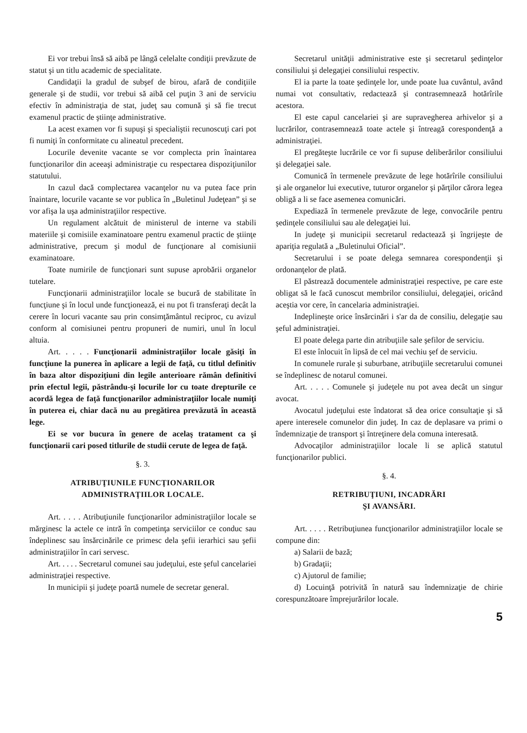Ei vor trebui însă să aibă pe lângă celelalte condiţii prevăzute de statut şi un titlu academic de specialitate.
Candidaţii la gradul de subşef de birou, afară de condiţiile generale şi de studii, vor trebui să aibă cel puţin 3 ani de serviciu efectiv în administraţia de stat, judeţ sau comună şi să fie trecut examenul practic de ştiinţe administrative.
La acest examen vor fi supuşi şi specialiştii recunoscuţi cari pot fi numiţi în conformitate cu alineatul precedent.
Locurile devenite vacante se vor complecta prin înaintarea funcţionarilor din aceeaşi administraţie cu respectarea dispoziţiunilor statutului.
In cazul dacă complectarea vacanţelor nu va putea face prin înaintare, locurile vacante se vor publica în „Buletinul Judeţean” şi se vor afişa la uşa administraţiilor respective.
Un regulament alcătuit de ministerul de interne va stabili materiile şi comisiile examinatoare pentru examenul practic de ştiinţe administrative, precum şi modul de funcţionare al comisiunii examinatoare.
Toate numirile de funcţionari sunt supuse aprobării organelor tutelare.
Funcţionarii administraţiilor locale se bucură de stabilitate în funcţiune şi în locul unde funcţionează, ei nu pot fi transferaţi decât la cerere în locuri vacante sau prin consimţământul reciproc, cu avizul conform al comisiunei pentru propuneri de numiri, unul în locul altuia.
Art. . . . . Funcţionarii administraţiilor locale găsiţi în funcţiune la punerea în aplicare a legii de faţă, cu titlul definitiv în baza altor dispoziţiuni din legile anterioare rămân definitivi prin efectul legii, păstrându-şi locurile lor cu toate drepturile ce acordă legea de faţă funcţionarilor administraţiilor locale numiţi în puterea ei, chiar dacă nu au pregătirea prevăzută în această lege.
Ei se vor bucura în genere de acelaş tratament ca şi funcţionarii cari posed titlurile de studii cerute de legea de faţă.
§. 3.
ATRIBUŢIUNILE FUNCŢIONARILOR
ADMINISTRAŢIILOR LOCALE.
Art. . . . . Atribuţiunile funcţionarilor administraţiilor locale se mărginesc la actele ce intră în competinţa serviciilor ce conduc sau îndeplinesc sau însărcinările ce primesc dela şefii ierarhici sau şefii administraţiilor în cari servesc.
Art. . . . . Secretarul comunei sau judeţului, este şeful cancelariei administraţiei respective.
In municipii şi judeţe poartă numele de secretar general.
Secretarul unităţii administrative este şi secretarul şedinţelor consiliului şi delegaţiei consiliului respectiv.
El ia parte la toate şedinţele lor, unde poate lua cuvântul, având numai vot consultativ, redactează şi contrasemnează hotărîrile acestora.
El este capul cancelariei şi are supravegherea arhivelor şi a lucrărilor, contrasemnează toate actele şi întreagă corespondenţă a administraţiei.
El pregăteşte lucrările ce vor fi supuse deliberărilor consiliului şi delegaţiei sale.
Comunică în termenele prevăzute de lege hotărîrile consiliului şi ale organelor lui executive, tuturor organelor şi părţilor cărora legea obligă a li se face asemenea comunicări.
Expediază în termenele prevăzute de lege, convocările pentru şedinţele consiliului sau ale delegaţiei lui.
In judeţe şi municipii secretarul redactează şi îngrijeşte de apariţia regulată a „Buletinului Oficial”.
Secretarului i se poate delega semnarea corespondenţii şi ordonanţelor de plată.
El păstrează documentele administraţiei respective, pe care este obligat să le facă cunoscut membrilor consiliului, delegaţiei, oricând aceştia vor cere, în cancelaria administraţiei.
Indeplineşte orice însărcinări i s'ar da de consiliu, delegaţie sau şeful administraţiei.
El poate delega parte din atribuţiile sale şefilor de serviciu.
El este înlocuit în lipsă de cel mai vechiu şef de serviciu.
In comunele rurale şi suburbane, atribuţiile secretarului comunei se îndeplinesc de notarul comunei.
Art. . . . . Comunele şi judeţele nu pot avea decât un singur avocat.
Avocatul judeţului este îndatorat să dea orice consultaţie şi să apere interesele comunelor din judeţ. In caz de deplasare va primi o îndemnizaţie de transport şi întreţinere dela comuna interesată.
Advocaţilor administraţiilor locale li se aplică statutul funcţionarilor publici.
§. 4.
RETRIBUŢIUNI, INCADRĂRI
ŞI AVANSĂRI.
Art. . . . . Retribuţiunea funcţionarilor administraţiilor locale se compune din:
a) Salarii de bază;
b) Gradaţii;
c) Ajutorul de familie;
d) Locuinţă potrivită în natură sau îndemnizaţie de chirie corespunzătoare împrejurărilor locale.
5